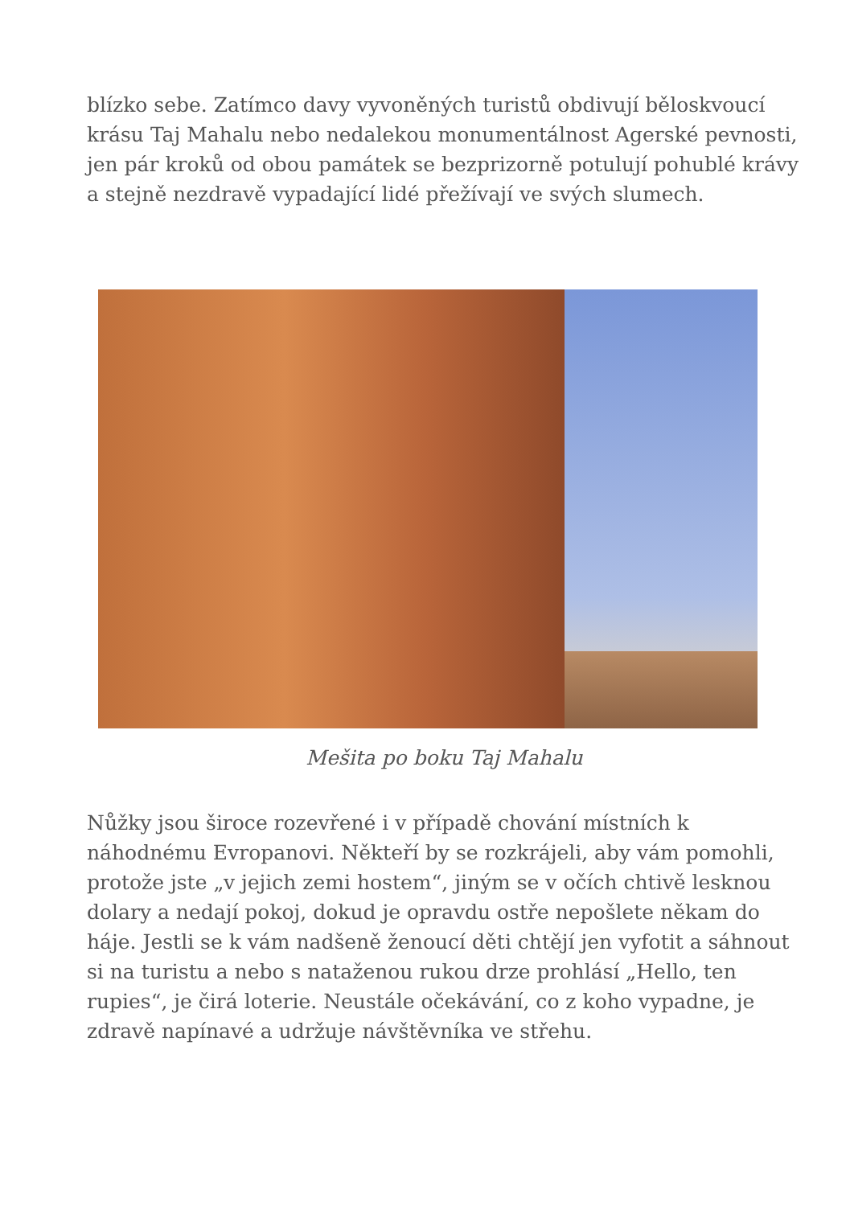blízko sebe. Zatímco davy vyvoněných turistů obdivují běloskvoucí krásu Taj Mahalu nebo nedalekou monumentálnost Agerské pevnosti, jen pár kroků od obou památek se bezprizorně potulují pohublé krávy a stejně nezdravě vypadající lidé přežívají ve svých slumech.
Mešita po boku Taj Mahalu
Nůžky jsou široce rozevřené i v případě chování místních k náhodnému Evropanovi. Někteří by se rozkrájeli, aby vám pomohli, protože jste „v jejich zemi hostem“, jiným se v očích chtivě lesknou dolary a nedají pokoj, dokud je opravdu ostře nepošlete někam do háje. Jestli se k vám nadšeně ženoucí děti chtějí jen vyfotit a sáhnout si na turistu a nebo s nataženou rukou drze prohlásí „Hello, ten rupies“, je čirá loterie. Neustále očekávání, co z koho vypadne, je zdravě napínavé a udržuje návštěvníka ve střehu.